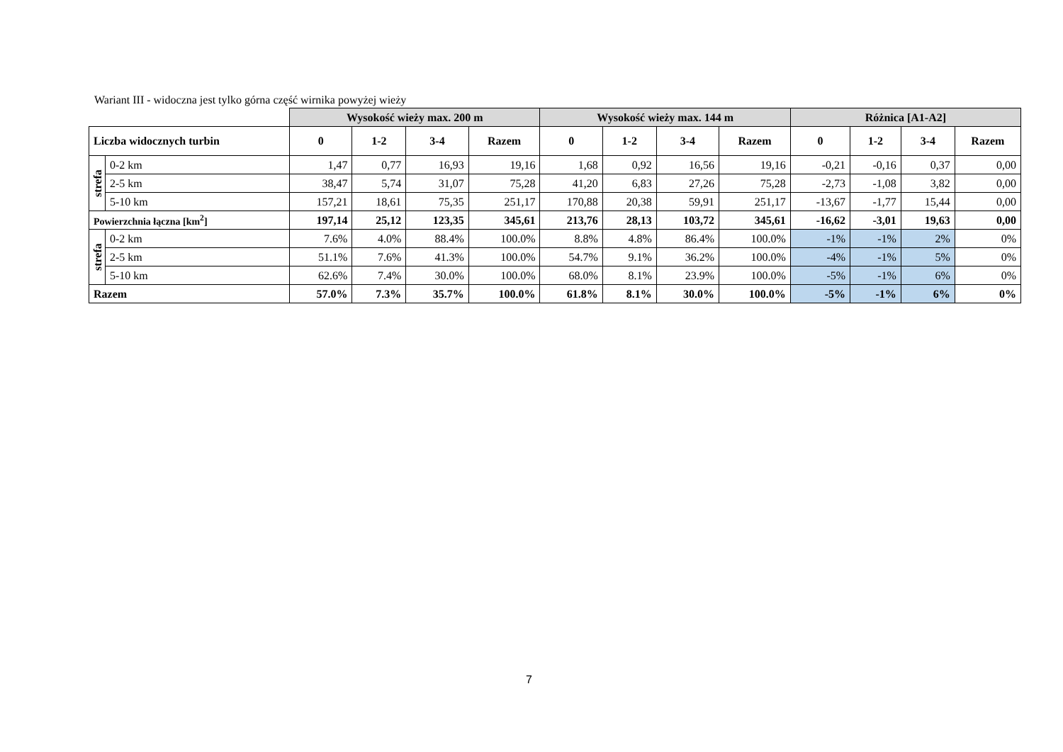Wariant III - widoczna jest tylko górna część wirnika powyżej wieży
| | | Wysokość wieży max. 200 m | | | | Wysokość wieży max. 144 m | | | | Różnica [A1-A2] | | | |
| --- | --- | --- | --- | --- | --- | --- | --- | --- | --- | --- | --- | --- | --- |
| Liczba widocznych turbin | | 0 | 1-2 | 3-4 | Razem | 0 | 1-2 | 3-4 | Razem | 0 | 1-2 | 3-4 | Razem |
| strefa | 0-2 km | 1,47 | 0,77 | 16,93 | 19,16 | 1,68 | 0,92 | 16,56 | 19,16 | -0,21 | -0,16 | 0,37 | 0,00 |
| | 2-5 km | 38,47 | 5,74 | 31,07 | 75,28 | 41,20 | 6,83 | 27,26 | 75,28 | -2,73 | -1,08 | 3,82 | 0,00 |
| | 5-10 km | 157,21 | 18,61 | 75,35 | 251,17 | 170,88 | 20,38 | 59,91 | 251,17 | -13,67 | -1,77 | 15,44 | 0,00 |
| Powierzchnia łączna [km<sup>2</sup>] | | 197,14 | 25,12 | 123,35 | 345,61 | 213,76 | 28,13 | 103,72 | 345,61 | -16,62 | -3,01 | 19,63 | 0,00 |
| strefa | 0-2 km | 7.6% | 4.0% | 88.4% | 100.0% | 8.8% | 4.8% | 86.4% | 100.0% | -1% | -1% | 2% | 0% |
| | 2-5 km | 51.1% | 7.6% | 41.3% | 100.0% | 54.7% | 9.1% | 36.2% | 100.0% | -4% | -1% | 5% | 0% |
| | 5-10 km | 62.6% | 7.4% | 30.0% | 100.0% | 68.0% | 8.1% | 23.9% | 100.0% | -5% | -1% | 6% | 0% |
| Razem | | 57.0% | 7.3% | 35.7% | 100.0% | 61.8% | 8.1% | 30.0% | 100.0% | -5% | -1% | 6% | 0% |
7